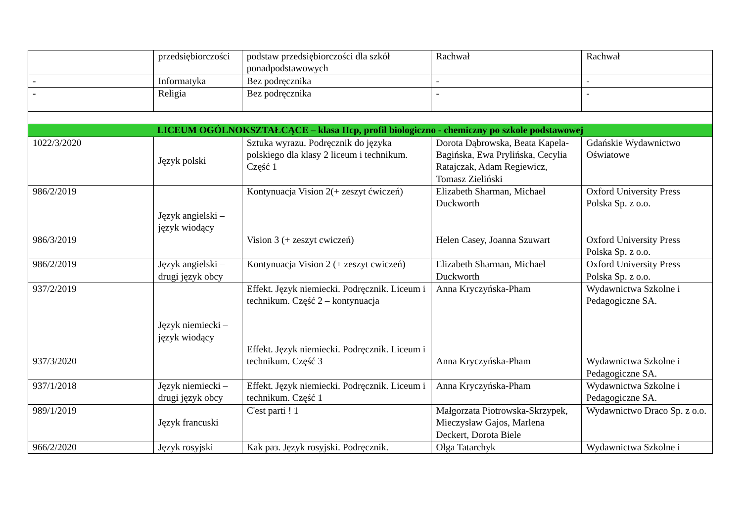| | przedsiębiorczości | podstaw przedsiębiorczości dla szkół ponadpodstawowych | Rachwał | Rachwał |
| - | Informatyka | Bez podręcznika | - | - |
| - | Religia | Bez podręcznika | - | - |
| LICEUM OGÓLNOKSZTAŁCĄCE – klasa IIcp, profil biologiczno - chemiczny po szkole podstawowej | | | | |
| 1022/3/2020 | Język polski | Sztuka wyrazu. Podręcznik do języka polskiego dla klasy 2 liceum i technikum. Część 1 | Dorota Dąbrowska, Beata Kapela-Bagińska, Ewa Prylińska, Cecylia Ratajczak, Adam Regiewicz, Tomasz Zieliński | Gdańskie Wydawnictwo Oświatowe |
| 986/2/2019 986/3/2019 | Język angielski – język wiodący | Kontynuacja Vision 2(+ zeszyt ćwiczeń) Vision 3 (+ zeszyt cwiczeń) | Elizabeth Sharman, Michael Duckworth Helen Casey, Joanna Szuwart | Oxford University Press Polska Sp. z o.o. Oxford University Press Polska Sp. z o.o. |
| 986/2/2019 | Język angielski – drugi język obcy | Kontynuacja Vision 2 (+ zeszyt cwiczeń) | Elizabeth Sharman, Michael Duckworth | Oxford University Press Polska Sp. z o.o. |
| 937/2/2019 937/3/2020 | Język niemiecki – język wiodący | Effekt. Język niemiecki. Podręcznik. Liceum i technikum. Część 2 – kontynuacja Effekt. Język niemiecki. Podręcznik. Liceum i technikum. Część 3 | Anna Kryczyńska-Pham Anna Kryczyńska-Pham | Wydawnictwa Szkolne i Pedagogiczne SA. Wydawnictwa Szkolne i Pedagogiczne SA. |
| 937/1/2018 | Język niemiecki – drugi język obcy | Effekt. Język niemiecki. Podręcznik. Liceum i technikum. Część 1 | Anna Kryczyńska-Pham | Wydawnictwa Szkolne i Pedagogiczne SA. |
| 989/1/2019 | Język francuski | C'est parti ! 1 | Małgorzata Piotrowska-Skrzypek, Mieczysław Gajos, Marlena Deckert, Dorota Biele | Wydawnictwo Draco Sp. z o.o. |
| 966/2/2020 | Język rosyjski | Kak раз. Język rosyjski. Podręcznik. | Olga Tatarchyk | Wydawnictwa Szkolne i |